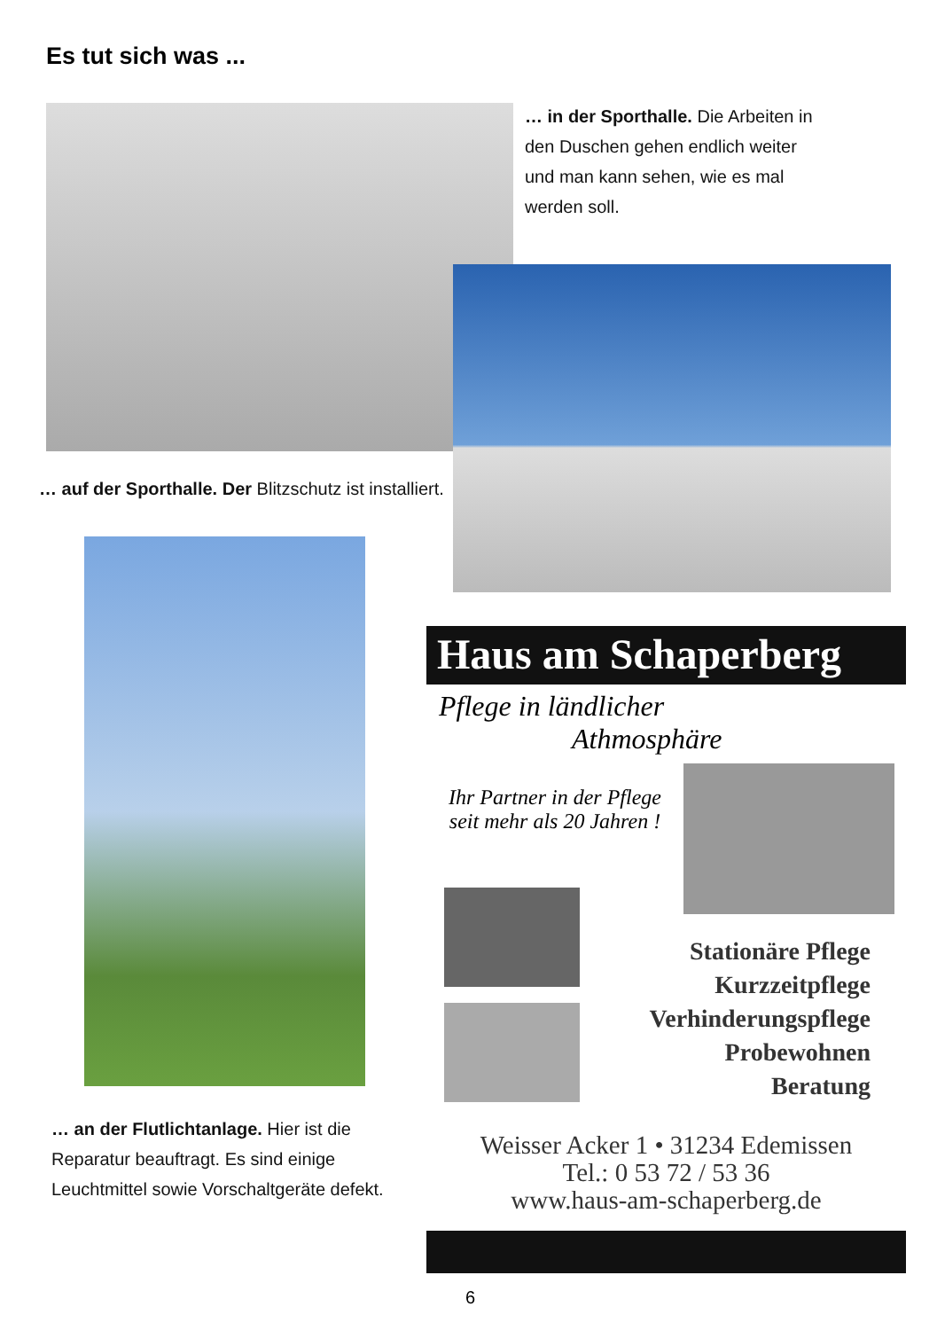Es tut sich was ...
… in der Sporthalle. Die Arbeiten in den Duschen gehen endlich weiter und man kann sehen, wie es mal werden soll.
… auf der Sporthalle. Der Blitzschutz ist installiert.
… an der Flutlichtanlage. Hier ist die Reparatur beauftragt. Es sind einige Leuchtmittel sowie Vorschaltgeräte defekt.
Haus am Schaperberg
Pflege in ländlicher
Athmosphäre
Ihr Partner in der Pflege seit mehr als 20 Jahren !
Stationäre Pflege
Kurzzeitpflege
Verhinderungspflege
Probewohnen
Beratung
Weisser Acker 1 • 31234 Edemissen
Tel.: 0 53 72 / 53 36
www.haus-am-schaperberg.de
6